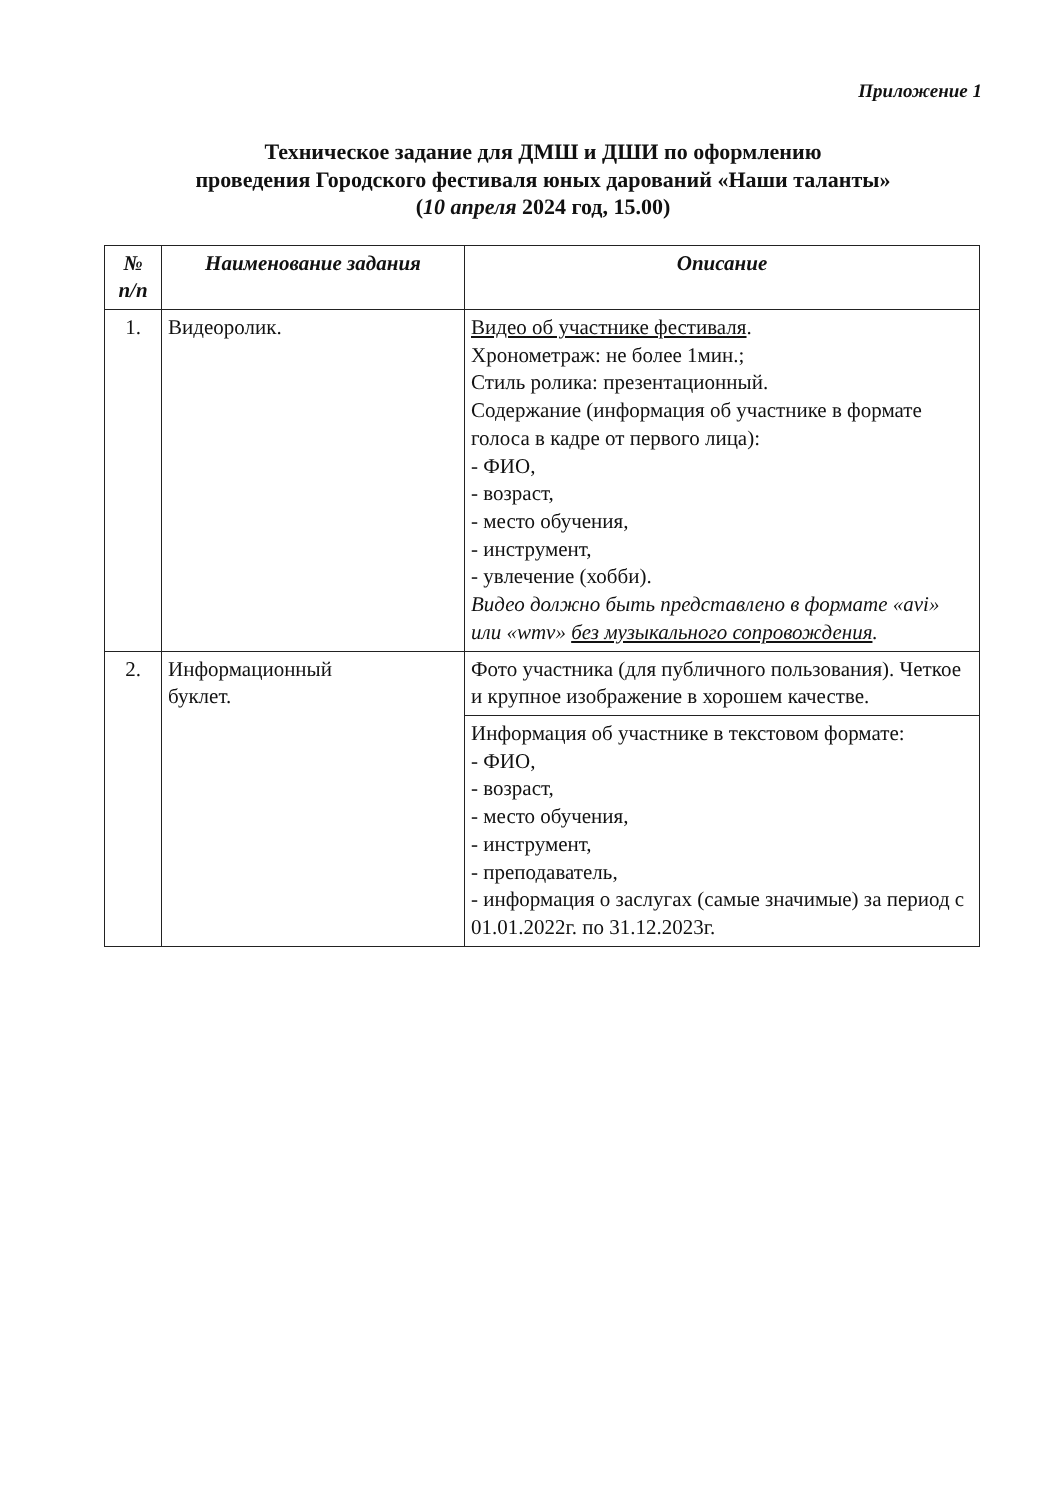Приложение 1
Техническое задание для ДМШ и ДШИ по оформлению
проведения Городского фестиваля юных дарований «Наши таланты»
(10 апреля 2024 год, 15.00)
| № п/п | Наименование задания | Описание |
| --- | --- | --- |
| 1. | Видеоролик. | Видео об участнике фестиваля . Хронометраж: не более 1мин.; Стиль ролика: презентационный. Содержание (информация об участнике в формате голоса в кадре от первого лица): - ФИО, - возраст, - место обучения, - инструмент, - увлечение (хобби). Видео должно быть представлено в формате «avi» или «wmv» без музыкального сопровождения . |
| 2. | Информационный буклет. | Фото участника (для публичного пользования). Четкое и крупное изображение в хорошем качестве. |
| | | Информация об участнике в текстовом формате: - ФИО, - возраст, - место обучения, - инструмент, - преподаватель, - информация о заслугах (самые значимые) за период с 01.01.2022г. по 31.12.2023г. |